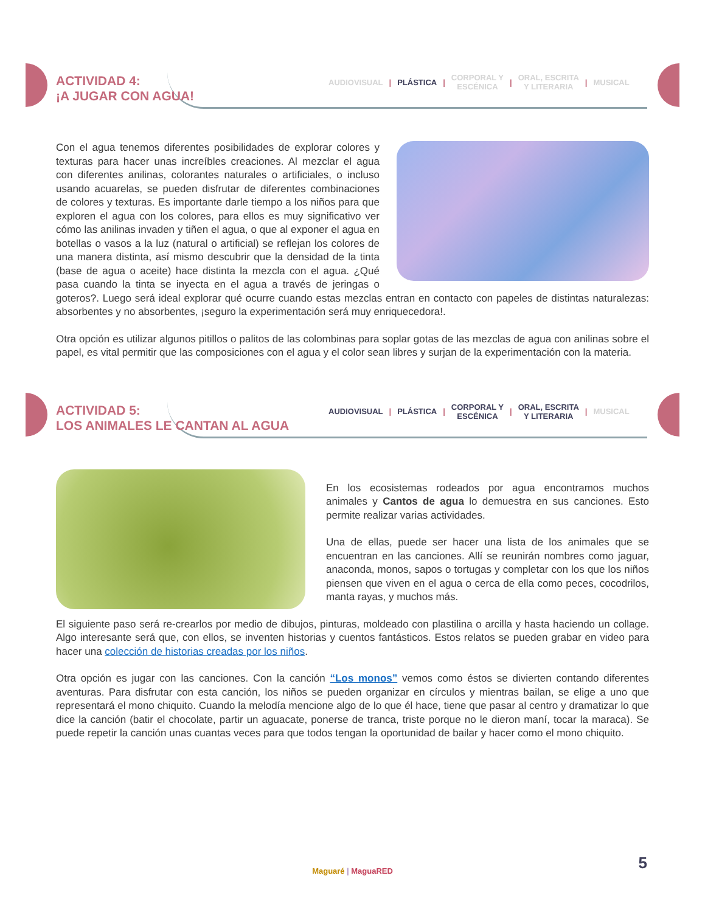ACTIVIDAD 4:
¡A JUGAR CON AGUA!
AUDIOVISUAL | PLÁSTICA | CORPORAL Y
ESCÉNICA | ORAL, ESCRITA
Y LITERARIA | MUSICAL
Con el agua tenemos diferentes posibilidades de explorar colores y texturas para hacer unas increíbles creaciones. Al mezclar el agua con diferentes anilinas, colorantes naturales o artificiales, o incluso usando acuarelas, se pueden disfrutar de diferentes combinaciones de colores y texturas. Es importante darle tiempo a los niños para que exploren el agua con los colores, para ellos es muy significativo ver cómo las anilinas invaden y tiñen el agua, o que al exponer el agua en botellas o vasos a la luz (natural o artificial) se reflejan los colores de una manera distinta, así mismo descubrir que la densidad de la tinta (base de agua o aceite) hace distinta la mezcla con el agua. ¿Qué pasa cuando la tinta se inyecta en el agua a través de jeringas o goteros?. Luego será ideal explorar qué ocurre cuando estas mezclas entran en contacto con papeles de distintas naturalezas: absorbentes y no absorbentes, ¡seguro la experimentación será muy enriquecedora!.
Otra opción es utilizar algunos pitillos o palitos de las colombinas para soplar gotas de las mezclas de agua con anilinas sobre el papel, es vital permitir que las composiciones con el agua y el color sean libres y surjan de la experimentación con la materia.
ACTIVIDAD 5:
LOS ANIMALES LE CANTAN AL AGUA
AUDIOVISUAL | PLÁSTICA | CORPORAL Y
ESCÉNICA | ORAL, ESCRITA
Y LITERARIA | MUSICAL
En los ecosistemas rodeados por agua encontramos muchos animales y Cantos de agua lo demuestra en sus canciones. Esto permite realizar varias actividades.
Una de ellas, puede ser hacer una lista de los animales que se encuentran en las canciones. Allí se reunirán nombres como jaguar, anaconda, monos, sapos o tortugas y completar con los que los niños piensen que viven en el agua o cerca de ella como peces, cocodrilos, manta rayas, y muchos más.
El siguiente paso será re-crearlos por medio de dibujos, pinturas, moldeado con plastilina o arcilla y hasta haciendo un collage. Algo interesante será que, con ellos, se inventen historias y cuentos fantásticos. Estos relatos se pueden grabar en video para hacer una colección de historias creadas por los niños.
Otra opción es jugar con las canciones. Con la canción “Los monos” vemos como éstos se divierten contando diferentes aventuras. Para disfrutar con esta canción, los niños se pueden organizar en círculos y mientras bailan, se elige a uno que representará el mono chiquito. Cuando la melodía mencione algo de lo que él hace, tiene que pasar al centro y dramatizar lo que dice la canción (batir el chocolate, partir un aguacate, ponerse de tranca, triste porque no le dieron maní, tocar la maraca). Se puede repetir la canción unas cuantas veces para que todos tengan la oportunidad de bailar y hacer como el mono chiquito.
Maguaré | MaguaRED 5